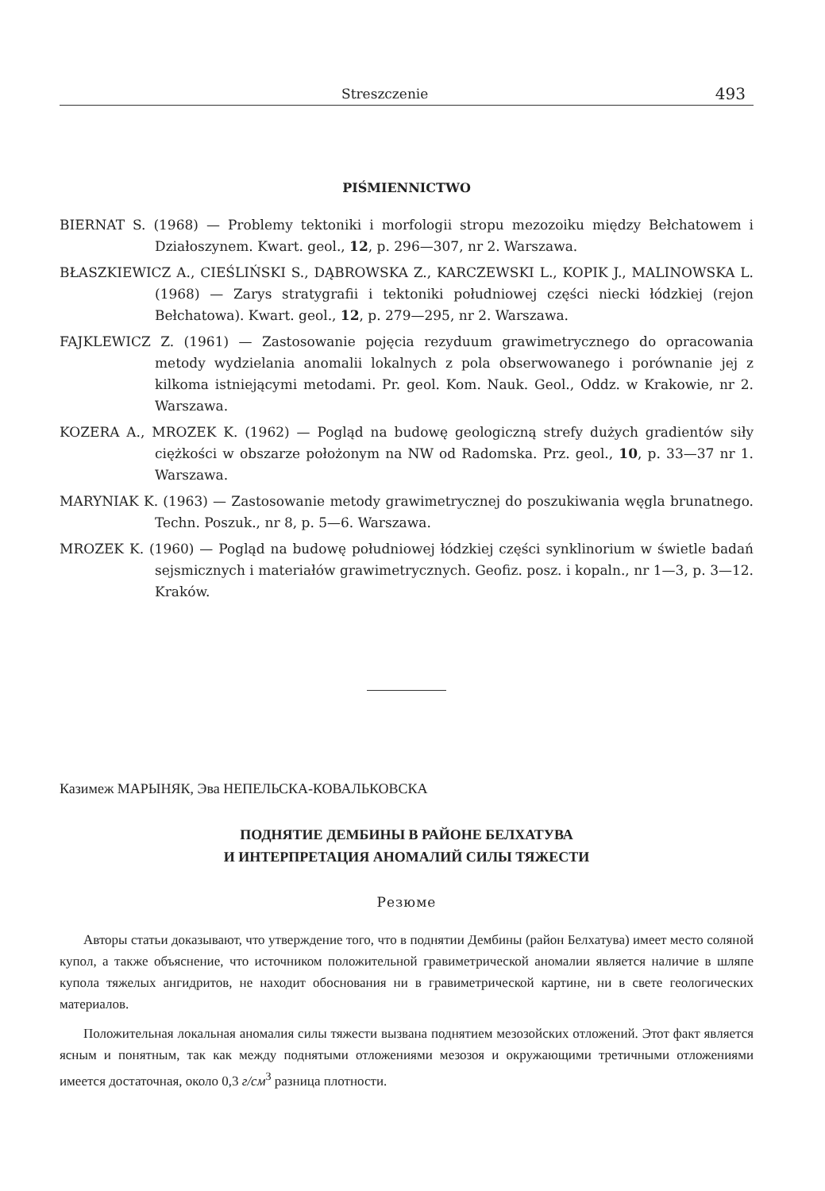Streszczenie 493
PIŚMIENNICTWO
BIERNAT S. (1968) — Problemy tektoniki i morfologii stropu mezozoiku między Bełchatowem i Działoszynem. Kwart. geol., 12, p. 296—307, nr 2. Warszawa.
BŁASZKIEWICZ A., CIEŚLIŃSKI S., DĄBROWSKA Z., KARCZEWSKI L., KOPIK J., MALINOWSKA L. (1968) — Zarys stratygrafii i tektoniki południowej części niecki łódzkiej (rejon Bełchatowa). Kwart. geol., 12, p. 279—295, nr 2. Warszawa.
FAJKLEWICZ Z. (1961) — Zastosowanie pojęcia rezyduum grawimetrycznego do opracowania metody wydzielania anomalii lokalnych z pola obserwowanego i porównanie jej z kilkoma istniejącymi metodami. Pr. geol. Kom. Nauk. Geol., Oddz. w Krakowie, nr 2. Warszawa.
KOZERA A., MROZEK K. (1962) — Pogląd na budowę geologiczną strefy dużych gradientów siły ciężkości w obszarze położonym na NW od Radomska. Prz. geol., 10, p. 33—37 nr 1. Warszawa.
MARYNIAK K. (1963) — Zastosowanie metody grawimetrycznej do poszukiwania węgla brunatnego. Techn. Poszuk., nr 8, p. 5—6. Warszawa.
MROZEK K. (1960) — Pogląd na budowę południowej łódzkiej części synklinorium w świetle badań sejsmicznych i materiałów grawimetrycznych. Geofiz. posz. i kopaln., nr 1—3, p. 3—12. Kraków.
Казимеж МАРЫНЯК, Эва НЕПЕЛЬСКА-КОВАЛЬКОВСКА
ПОДНЯТИЕ ДЕМБИНЫ В РАЙОНЕ БЕЛХАТУВА
И ИНТЕРПРЕТАЦИЯ АНОМАЛИЙ СИЛЫ ТЯЖЕСТИ
Резюме
Авторы статьи доказывают, что утверждение того, что в поднятии Дембины (район Белхатува) имеет место соляной купол, а также объяснение, что источником положительной гравиметрической аномалии является наличие в шляпе купола тяжелых ангидритов, не находит обоснования ни в гравиметрической картине, ни в свете геологических материалов.
Положительная локальная аномалия силы тяжести вызвана поднятием мезозойских отложений. Этот факт является ясным и понятным, так как между поднятыми отложениями мезозоя и окружающими третичными отложениями имеется достаточная, около 0,3 г/см<sup>3</sup> разница плотности.